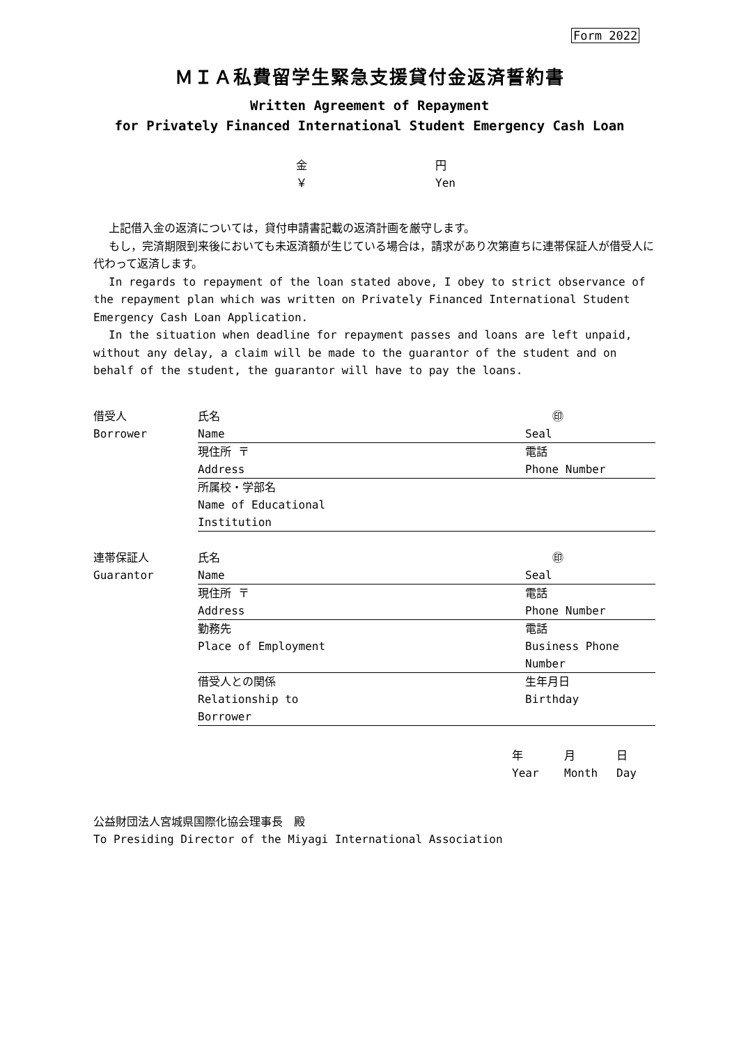Form 2022
ＭＩＡ私費留学生緊急支援貸付金返済誓約書
Written Agreement of Repayment
for Privately Financed International Student Emergency Cash Loan
金 円
￥ Yen
上記借入金の返済については，貸付申請書記載の返済計画を厳守します。
もし，完済期限到来後においても未返済額が生じている場合は，請求があり次第直ちに連帯保証人が借受人に代わって返済します。
In regards to repayment of the loan stated above, I obey to strict observance of the repayment plan which was written on Privately Financed International Student Emergency Cash Loan Application.
In the situation when deadline for repayment passes and loans are left unpaid, without any delay, a claim will be made to the guarantor of the student and on behalf of the student, the guarantor will have to pay the loans.
| 借受人 Borrower | 氏名 Name | ㊞ Seal |
| | 現住所 〒 Address | 電話 Phone Number |
| | 所属校・学部名 Name of Educational Institution | |
| 連帯保証人 Guarantor | 氏名 Name | ㊞ Seal |
| | 現住所 〒 Address | 電話 Phone Number |
| | 勤務先 Place of Employment | 電話 Business Phone Number |
| | 借受人との関係 Relationship to Borrower | 生年月日 Birthday |
年 月 日
Year Month Day
公益財団法人宮城県国際化協会理事長　殿
To Presiding Director of the Miyagi International Association